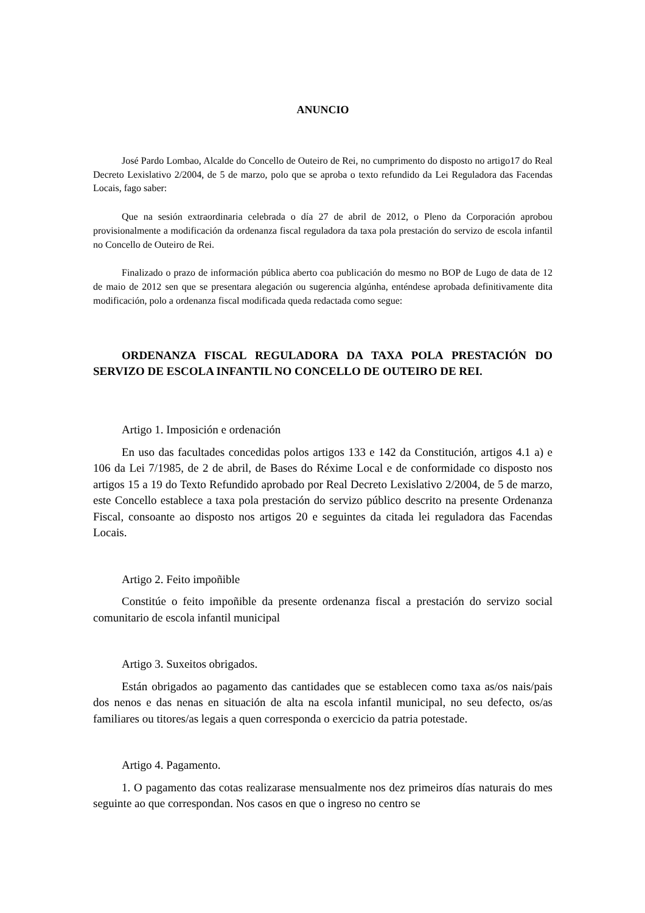ANUNCIO
José Pardo Lombao, Alcalde do Concello de Outeiro de Rei, no cumprimento do disposto no artigo17 do Real Decreto Lexislativo 2/2004, de 5 de marzo, polo que se aproba o texto refundido da Lei Reguladora das Facendas Locais, fago saber:
Que na sesión extraordinaria celebrada o día 27 de abril de 2012, o Pleno da Corporación aprobou provisionalmente a modificación da ordenanza fiscal reguladora da taxa pola prestación do servizo de escola infantil no Concello de Outeiro de Rei.
Finalizado o prazo de información pública aberto coa publicación do mesmo no BOP de Lugo de data de 12 de maio de 2012 sen que se presentara alegación ou sugerencia algúnha, enténdese aprobada definitivamente dita modificación, polo a ordenanza fiscal modificada queda redactada como segue:
ORDENANZA FISCAL REGULADORA DA TAXA POLA PRESTACIÓN DO SERVIZO DE ESCOLA INFANTIL NO CONCELLO DE OUTEIRO DE REI.
Artigo 1. Imposición e ordenación
En uso das facultades concedidas polos artigos 133 e 142 da Constitución, artigos 4.1 a) e 106 da Lei 7/1985, de 2 de abril, de Bases do Réxime Local e de conformidade co disposto nos artigos 15 a 19 do Texto Refundido aprobado por Real Decreto Lexislativo 2/2004, de 5 de marzo, este Concello establece a taxa pola prestación do servizo público descrito na presente Ordenanza Fiscal, consoante ao disposto nos artigos 20 e seguintes da citada lei reguladora das Facendas Locais.
Artigo 2. Feito impoñible
Constitúe o feito impoñible da presente ordenanza fiscal a prestación do servizo social comunitario de escola infantil municipal
Artigo 3. Suxeitos obrigados.
Están obrigados ao pagamento das cantidades que se establecen como taxa as/os nais/pais dos nenos e das nenas en situación de alta na escola infantil municipal, no seu defecto, os/as familiares ou titores/as legais a quen corresponda o exercicio da patria potestade.
Artigo 4. Pagamento.
1. O pagamento das cotas realizarase mensualmente nos dez primeiros días naturais do mes seguinte ao que correspondan. Nos casos en que o ingreso no centro se